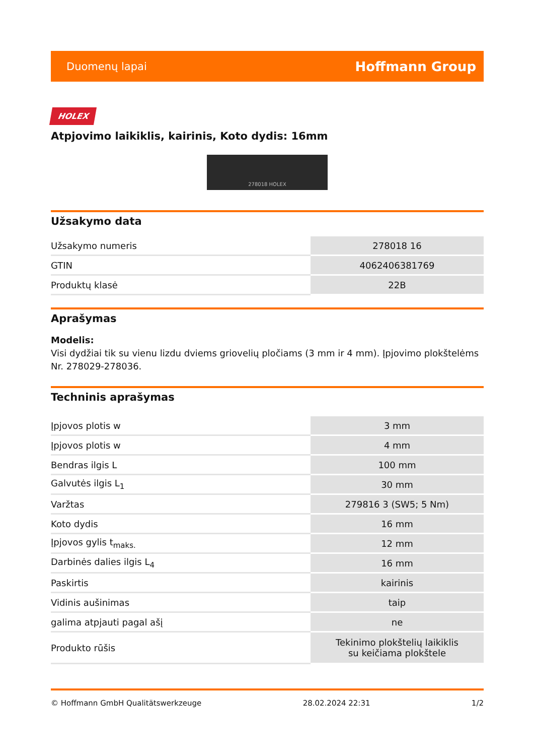Duomenų lapai Hoffmann Group
HOLEX
Atpjovimo laikiklis, kairinis, Koto dydis: 16mm
278018 HOLEX
Užsakymo data
| Užsakymo numeris | 278018 16 |
| GTIN | 4062406381769 |
| Produktų klasė | 22B |
Aprašymas
Modelis:
Visi dydžiai tik su vienu lizdu dviems griovelių pločiams (3 mm ir 4 mm). Įpjovimo plokštelėms Nr. 278029-278036.
Techninis aprašymas
| Įpjovos plotis w | 3 mm |
| Įpjovos plotis w | 4 mm |
| Bendras ilgis L | 100 mm |
| Galvutės ilgis L<sub>1</sub> | 30 mm |
| Varžtas | 279816 3 (SW5; 5 Nm) |
| Koto dydis | 16 mm |
| Įpjovos gylis t<sub>maks.</sub> | 12 mm |
| Darbinės dalies ilgis L<sub>4</sub> | 16 mm |
| Paskirtis | kairinis |
| Vidinis aušinimas | taip |
| galima atpjauti pagal ašį | ne |
| Produkto rūšis | Tekinimo plokštelių laikiklis su keičiama plokštele |
© Hoffmann GmbH Qualitätswerkzeuge 28.02.2024 22:31 1/2